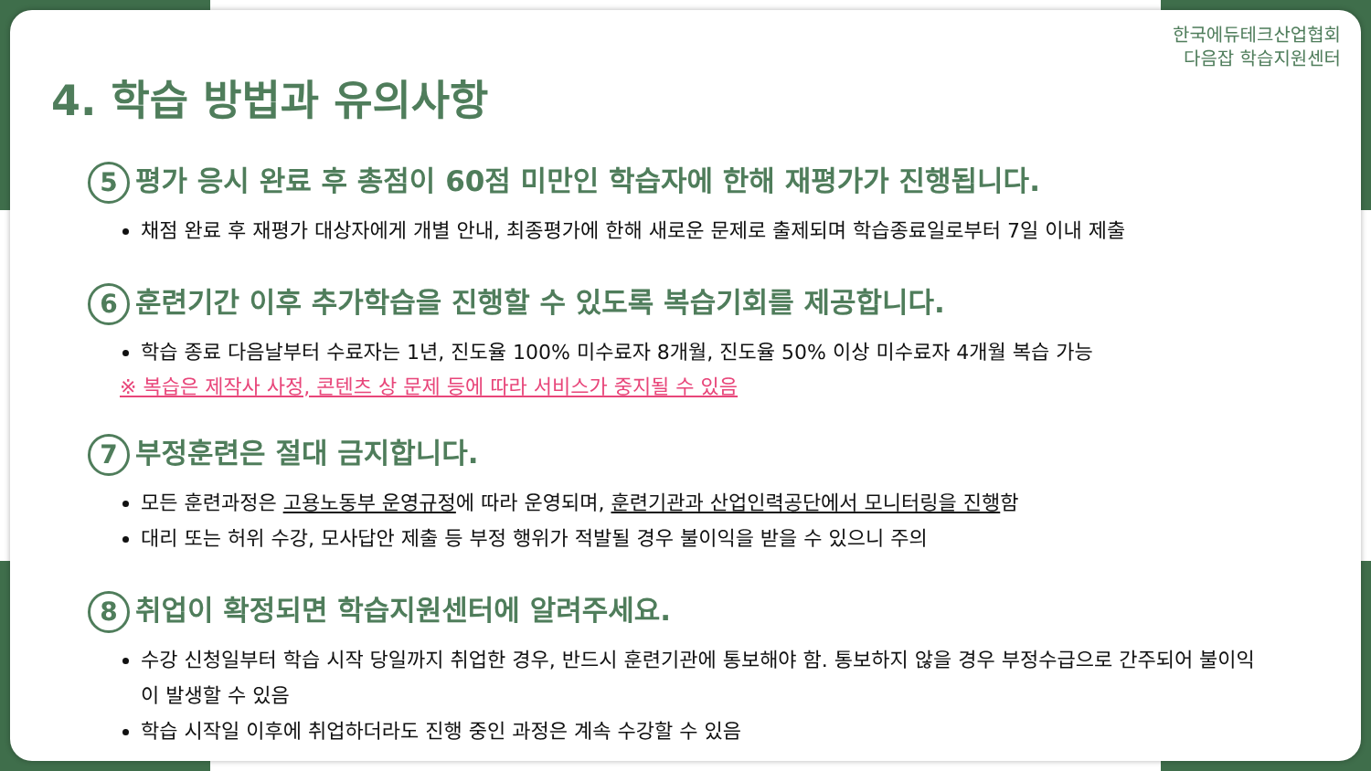한국에듀테크산업협회
다음잡 학습지원센터
4. 학습 방법과 유의사항
5 평가 응시 완료 후 총점이 60점 미만인 학습자에 한해 재평가가 진행됩니다.
채점 완료 후 재평가 대상자에게 개별 안내, 최종평가에 한해 새로운 문제로 출제되며 학습종료일로부터 7일 이내 제출
6 훈련기간 이후 추가학습을 진행할 수 있도록 복습기회를 제공합니다.
학습 종료 다음날부터 수료자는 1년, 진도율 100% 미수료자 8개월, 진도율 50% 이상 미수료자 4개월 복습 가능
※ 복습은 제작사 사정, 콘텐츠 상 문제 등에 따라 서비스가 중지될 수 있음
7 부정훈련은 절대 금지합니다.
모든 훈련과정은 고용노동부 운영규정에 따라 운영되며, 훈련기관과 산업인력공단에서 모니터링을 진행함
대리 또는 허위 수강, 모사답안 제출 등 부정 행위가 적발될 경우 불이익을 받을 수 있으니 주의
8 취업이 확정되면 학습지원센터에 알려주세요.
수강 신청일부터 학습 시작 당일까지 취업한 경우, 반드시 훈련기관에 통보해야 함. 통보하지 않을 경우 부정수급으로 간주되어 불이익이 발생할 수 있음
학습 시작일 이후에 취업하더라도 진행 중인 과정은 계속 수강할 수 있음